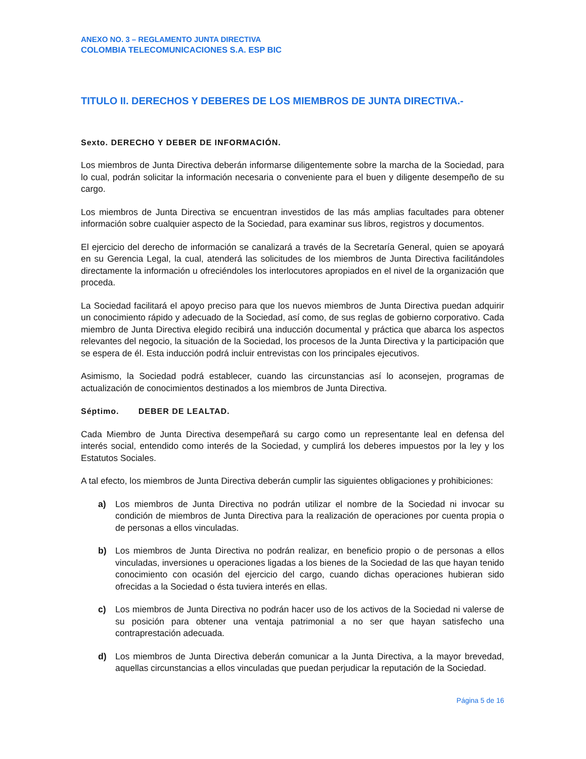ANEXO NO. 3 – REGLAMENTO JUNTA DIRECTIVA
COLOMBIA TELECOMUNICACIONES S.A. ESP BIC
TITULO II. DERECHOS Y DEBERES DE LOS MIEMBROS DE JUNTA DIRECTIVA.-
Sexto. DERECHO Y DEBER DE INFORMACIÓN.
Los miembros de Junta Directiva deberán informarse diligentemente sobre la marcha de la Sociedad, para lo cual, podrán solicitar la información necesaria o conveniente para el buen y diligente desempeño de su cargo.
Los miembros de Junta Directiva se encuentran investidos de las más amplias facultades para obtener información sobre cualquier aspecto de la Sociedad, para examinar sus libros, registros y documentos.
El ejercicio del derecho de información se canalizará a través de la Secretaría General, quien se apoyará en su Gerencia Legal, la cual, atenderá las solicitudes de los miembros de Junta Directiva facilitándoles directamente la información u ofreciéndoles los interlocutores apropiados en el nivel de la organización que proceda.
La Sociedad facilitará el apoyo preciso para que los nuevos miembros de Junta Directiva puedan adquirir un conocimiento rápido y adecuado de la Sociedad, así como, de sus reglas de gobierno corporativo. Cada miembro de Junta Directiva elegido recibirá una inducción documental y práctica que abarca los aspectos relevantes del negocio, la situación de la Sociedad, los procesos de la Junta Directiva y la participación que se espera de él. Esta inducción podrá incluir entrevistas con los principales ejecutivos.
Asimismo, la Sociedad podrá establecer, cuando las circunstancias así lo aconsejen, programas de actualización de conocimientos destinados a los miembros de Junta Directiva.
Séptimo. DEBER DE LEALTAD.
Cada Miembro de Junta Directiva desempeñará su cargo como un representante leal en defensa del interés social, entendido como interés de la Sociedad, y cumplirá los deberes impuestos por la ley y los Estatutos Sociales.
A tal efecto, los miembros de Junta Directiva deberán cumplir las siguientes obligaciones y prohibiciones:
a) Los miembros de Junta Directiva no podrán utilizar el nombre de la Sociedad ni invocar su condición de miembros de Junta Directiva para la realización de operaciones por cuenta propia o de personas a ellos vinculadas.
b) Los miembros de Junta Directiva no podrán realizar, en beneficio propio o de personas a ellos vinculadas, inversiones u operaciones ligadas a los bienes de la Sociedad de las que hayan tenido conocimiento con ocasión del ejercicio del cargo, cuando dichas operaciones hubieran sido ofrecidas a la Sociedad o ésta tuviera interés en ellas.
c) Los miembros de Junta Directiva no podrán hacer uso de los activos de la Sociedad ni valerse de su posición para obtener una ventaja patrimonial a no ser que hayan satisfecho una contraprestación adecuada.
d) Los miembros de Junta Directiva deberán comunicar a la Junta Directiva, a la mayor brevedad, aquellas circunstancias a ellos vinculadas que puedan perjudicar la reputación de la Sociedad.
Página 5 de 16